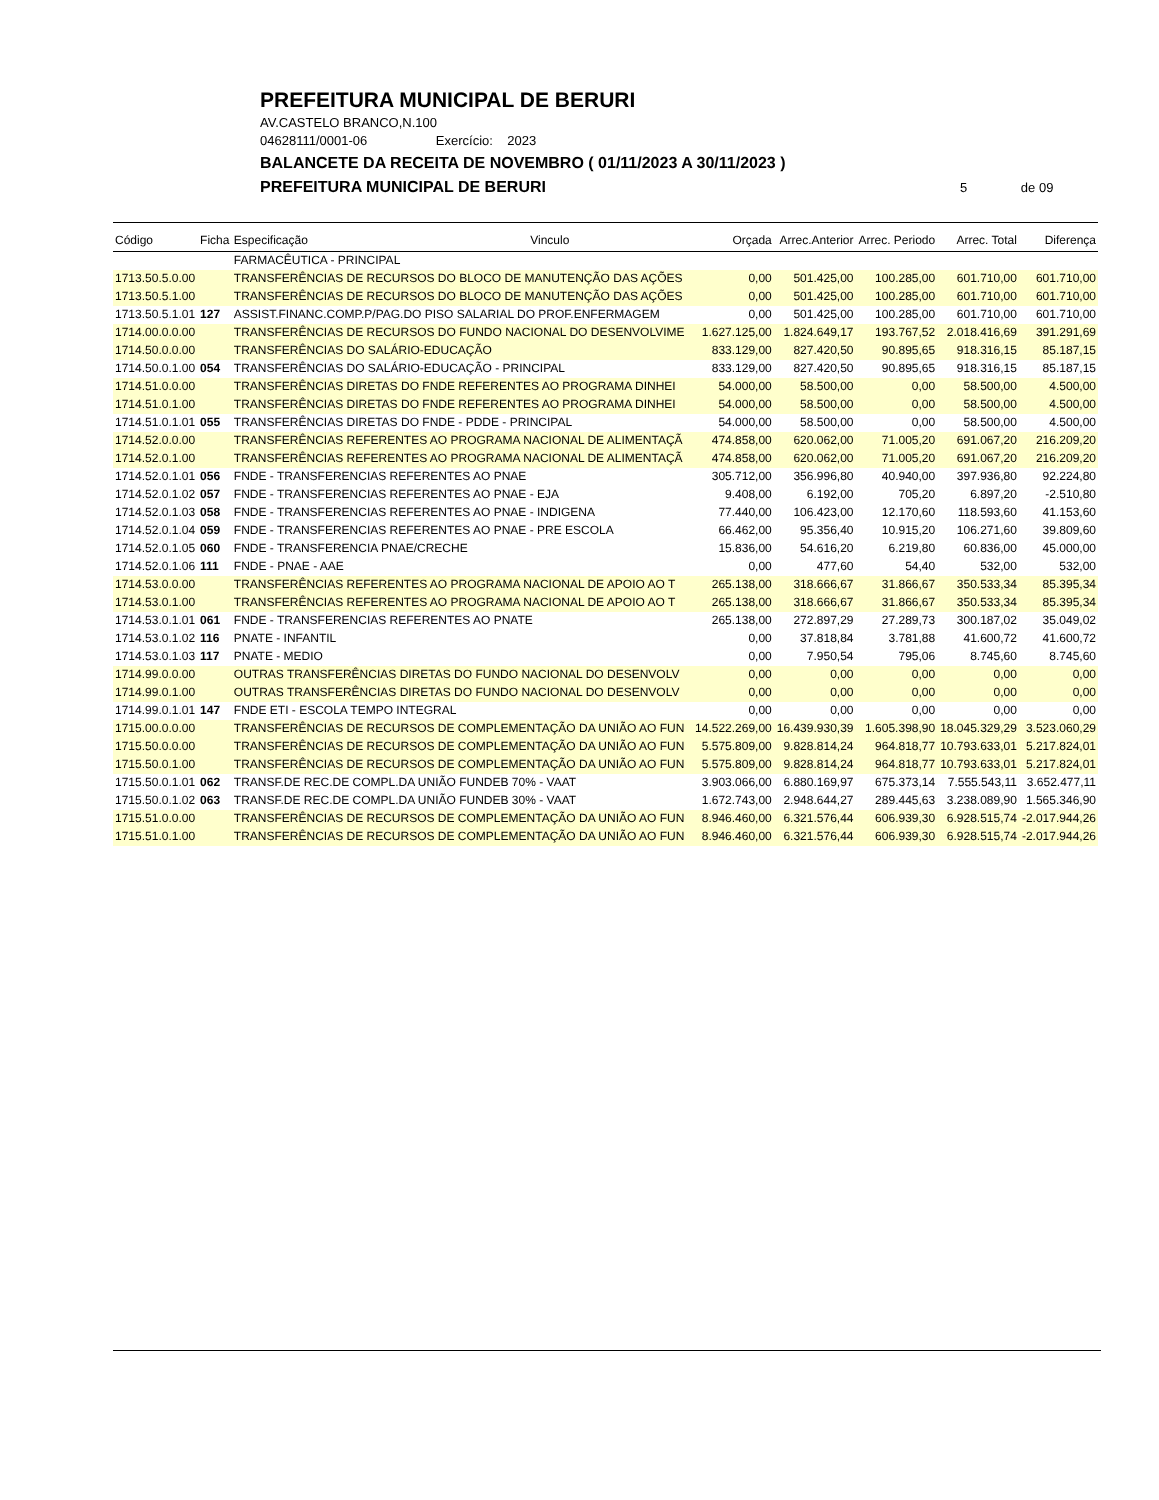PREFEITURA MUNICIPAL DE BERURI
AV.CASTELO BRANCO,N.100
04628111/0001-06 Exercício: 2023
BALANCETE DA RECEITA DE NOVEMBRO ( 01/11/2023 A 30/11/2023 )
PREFEITURA MUNICIPAL DE BERURI
5 de 09
| Código | Ficha | Especificação | Vinculo | Orçada | Arrec.Anterior | Arrec. Periodo | Arrec. Total | Diferença |
| --- | --- | --- | --- | --- | --- | --- | --- | --- |
| | | FARMACÊUTICA - PRINCIPAL | | | | | | |
| 1713.50.5.0.00 | | TRANSFERÊNCIAS DE RECURSOS DO BLOCO DE MANUTENÇÃO DAS AÇÕES | | 0,00 | 501.425,00 | 100.285,00 | 601.710,00 | 601.710,00 |
| 1713.50.5.1.00 | | TRANSFERÊNCIAS DE RECURSOS DO BLOCO DE MANUTENÇÃO DAS AÇÕES | | 0,00 | 501.425,00 | 100.285,00 | 601.710,00 | 601.710,00 |
| 1713.50.5.1.01 | 127 | ASSIST.FINANC.COMP.P/PAG.DO PISO SALARIAL DO PROF.ENFERMAGEM | | 0,00 | 501.425,00 | 100.285,00 | 601.710,00 | 601.710,00 |
| 1714.00.0.0.00 | | TRANSFERÊNCIAS DE RECURSOS DO FUNDO NACIONAL DO DESENVOLVIME | | 1.627.125,00 | 1.824.649,17 | 193.767,52 | 2.018.416,69 | 391.291,69 |
| 1714.50.0.0.00 | | TRANSFERÊNCIAS DO SALÁRIO-EDUCAÇÃO | | 833.129,00 | 827.420,50 | 90.895,65 | 918.316,15 | 85.187,15 |
| 1714.50.0.1.00 | 054 | TRANSFERÊNCIAS DO SALÁRIO-EDUCAÇÃO - PRINCIPAL | | 833.129,00 | 827.420,50 | 90.895,65 | 918.316,15 | 85.187,15 |
| 1714.51.0.0.00 | | TRANSFERÊNCIAS DIRETAS DO FNDE REFERENTES AO PROGRAMA DINHEI | | 54.000,00 | 58.500,00 | 0,00 | 58.500,00 | 4.500,00 |
| 1714.51.0.1.00 | | TRANSFERÊNCIAS DIRETAS DO FNDE REFERENTES AO PROGRAMA DINHEI | | 54.000,00 | 58.500,00 | 0,00 | 58.500,00 | 4.500,00 |
| 1714.51.0.1.01 | 055 | TRANSFERÊNCIAS DIRETAS DO FNDE - PDDE - PRINCIPAL | | 54.000,00 | 58.500,00 | 0,00 | 58.500,00 | 4.500,00 |
| 1714.52.0.0.00 | | TRANSFERÊNCIAS REFERENTES AO PROGRAMA NACIONAL DE ALIMENTAÇÃ | | 474.858,00 | 620.062,00 | 71.005,20 | 691.067,20 | 216.209,20 |
| 1714.52.0.1.00 | | TRANSFERÊNCIAS REFERENTES AO PROGRAMA NACIONAL DE ALIMENTAÇÃ | | 474.858,00 | 620.062,00 | 71.005,20 | 691.067,20 | 216.209,20 |
| 1714.52.0.1.01 | 056 | FNDE - TRANSFERENCIAS REFERENTES AO PNAE | | 305.712,00 | 356.996,80 | 40.940,00 | 397.936,80 | 92.224,80 |
| 1714.52.0.1.02 | 057 | FNDE - TRANSFERENCIAS REFERENTES AO PNAE - EJA | | 9.408,00 | 6.192,00 | 705,20 | 6.897,20 | -2.510,80 |
| 1714.52.0.1.03 | 058 | FNDE - TRANSFERENCIAS REFERENTES AO PNAE - INDIGENA | | 77.440,00 | 106.423,00 | 12.170,60 | 118.593,60 | 41.153,60 |
| 1714.52.0.1.04 | 059 | FNDE - TRANSFERENCIAS REFERENTES AO PNAE - PRE ESCOLA | | 66.462,00 | 95.356,40 | 10.915,20 | 106.271,60 | 39.809,60 |
| 1714.52.0.1.05 | 060 | FNDE - TRANSFERENCIA PNAE/CRECHE | | 15.836,00 | 54.616,20 | 6.219,80 | 60.836,00 | 45.000,00 |
| 1714.52.0.1.06 | 111 | FNDE - PNAE - AAE | | 0,00 | 477,60 | 54,40 | 532,00 | 532,00 |
| 1714.53.0.0.00 | | TRANSFERÊNCIAS REFERENTES AO PROGRAMA NACIONAL DE APOIO AO T | | 265.138,00 | 318.666,67 | 31.866,67 | 350.533,34 | 85.395,34 |
| 1714.53.0.1.00 | | TRANSFERÊNCIAS REFERENTES AO PROGRAMA NACIONAL DE APOIO AO T | | 265.138,00 | 318.666,67 | 31.866,67 | 350.533,34 | 85.395,34 |
| 1714.53.0.1.01 | 061 | FNDE - TRANSFERENCIAS REFERENTES AO PNATE | | 265.138,00 | 272.897,29 | 27.289,73 | 300.187,02 | 35.049,02 |
| 1714.53.0.1.02 | 116 | PNATE - INFANTIL | | 0,00 | 37.818,84 | 3.781,88 | 41.600,72 | 41.600,72 |
| 1714.53.0.1.03 | 117 | PNATE - MEDIO | | 0,00 | 7.950,54 | 795,06 | 8.745,60 | 8.745,60 |
| 1714.99.0.0.00 | | OUTRAS TRANSFERÊNCIAS DIRETAS DO FUNDO NACIONAL DO DESENVOLV | | 0,00 | 0,00 | 0,00 | 0,00 | 0,00 |
| 1714.99.0.1.00 | | OUTRAS TRANSFERÊNCIAS DIRETAS DO FUNDO NACIONAL DO DESENVOLV | | 0,00 | 0,00 | 0,00 | 0,00 | 0,00 |
| 1714.99.0.1.01 | 147 | FNDE ETI - ESCOLA TEMPO INTEGRAL | | 0,00 | 0,00 | 0,00 | 0,00 | 0,00 |
| 1715.00.0.0.00 | | TRANSFERÊNCIAS DE RECURSOS DE COMPLEMENTAÇÃO DA UNIÃO AO FUN | | 14.522.269,00 | 16.439.930,39 | 1.605.398,90 | 18.045.329,29 | 3.523.060,29 |
| 1715.50.0.0.00 | | TRANSFERÊNCIAS DE RECURSOS DE COMPLEMENTAÇÃO DA UNIÃO AO FUN | | 5.575.809,00 | 9.828.814,24 | 964.818,77 | 10.793.633,01 | 5.217.824,01 |
| 1715.50.0.1.00 | | TRANSFERÊNCIAS DE RECURSOS DE COMPLEMENTAÇÃO DA UNIÃO AO FUN | | 5.575.809,00 | 9.828.814,24 | 964.818,77 | 10.793.633,01 | 5.217.824,01 |
| 1715.50.0.1.01 | 062 | TRANSF.DE REC.DE COMPL.DA UNIÃO FUNDEB 70% - VAAT | | 3.903.066,00 | 6.880.169,97 | 675.373,14 | 7.555.543,11 | 3.652.477,11 |
| 1715.50.0.1.02 | 063 | TRANSF.DE REC.DE COMPL.DA UNIÃO FUNDEB 30% - VAAT | | 1.672.743,00 | 2.948.644,27 | 289.445,63 | 3.238.089,90 | 1.565.346,90 |
| 1715.51.0.0.00 | | TRANSFERÊNCIAS DE RECURSOS DE COMPLEMENTAÇÃO DA UNIÃO AO FUN | | 8.946.460,00 | 6.321.576,44 | 606.939,30 | 6.928.515,74 | -2.017.944,26 |
| 1715.51.0.1.00 | | TRANSFERÊNCIAS DE RECURSOS DE COMPLEMENTAÇÃO DA UNIÃO AO FUN | | 8.946.460,00 | 6.321.576,44 | 606.939,30 | 6.928.515,74 | -2.017.944,26 |